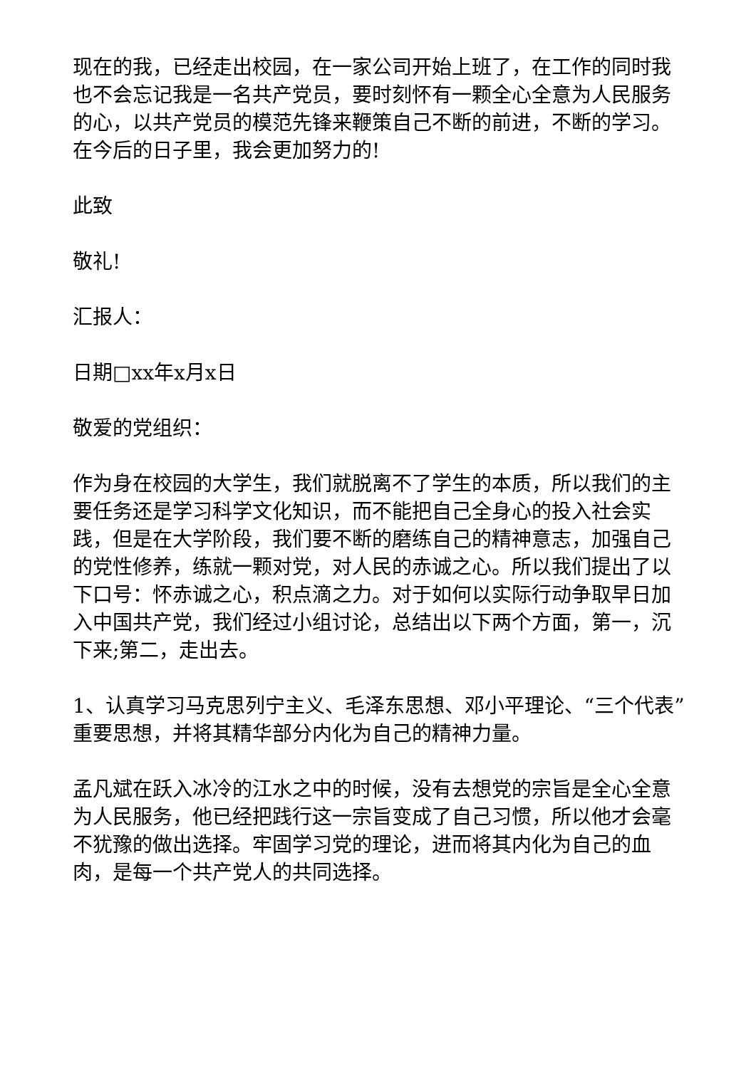现在的我，已经走出校园，在一家公司开始上班了，在工作的同时我也不会忘记我是一名共产党员，要时刻怀有一颗全心全意为人民服务的心，以共产党员的模范先锋来鞭策自己不断的前进，不断的学习。在今后的日子里，我会更加努力的!
此致
敬礼!
汇报人：
日期□xx年x月x日
敬爱的党组织：
作为身在校园的大学生，我们就脱离不了学生的本质，所以我们的主要任务还是学习科学文化知识，而不能把自己全身心的投入社会实践，但是在大学阶段，我们要不断的磨练自己的精神意志，加强自己的党性修养，练就一颗对党，对人民的赤诚之心。所以我们提出了以下口号：怀赤诚之心，积点滴之力。对于如何以实际行动争取早日加入中国共产党，我们经过小组讨论，总结出以下两个方面，第一，沉下来;第二，走出去。
1、认真学习马克思列宁主义、毛泽东思想、邓小平理论、“三个代表”重要思想，并将其精华部分内化为自己的精神力量。
孟凡斌在跃入冰冷的江水之中的时候，没有去想党的宗旨是全心全意为人民服务，他已经把践行这一宗旨变成了自己习惯，所以他才会毫不犹豫的做出选择。牢固学习党的理论，进而将其内化为自己的血肉，是每一个共产党人的共同选择。